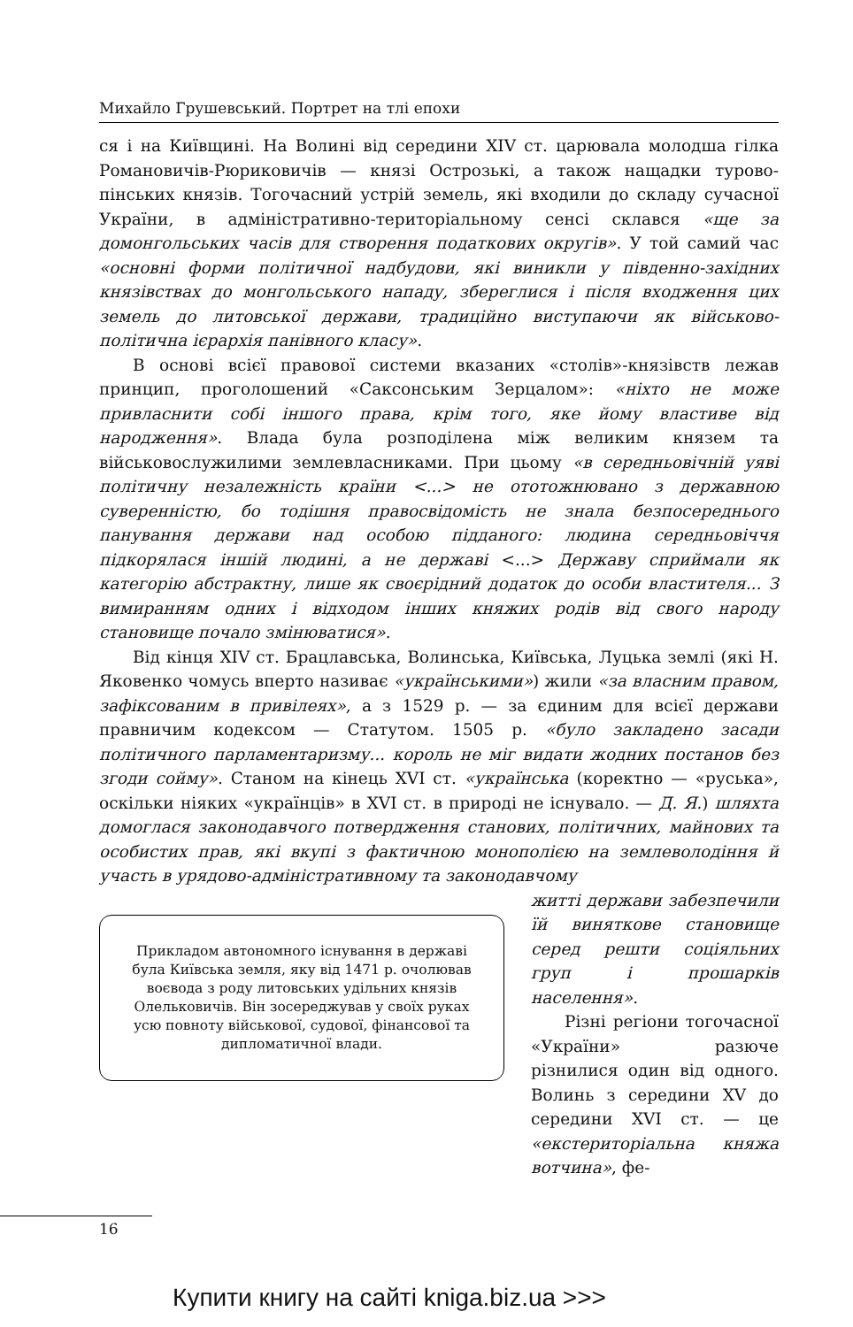Михайло Грушевський. Портрет на тлі епохи
ся і на Київщині. На Волині від середини XIV ст. царювала молодша гілка Романовичів-Рюриковичів — князі Острозькі, а також нащадки турово-пінських князів. Тогочасний устрій земель, які входили до складу сучасної України, в адміністративно-територіальному сенсі склався «ще за домонгольських часів для створення податкових округів». У той самий час «основні форми політичної надбудови, які виникли у південно-західних князівствах до монгольського нападу, збереглися і після входження цих земель до литовської держави, традиційно виступаючи як військово-політична ієрархія панівного класу».
В основі всієї правової системи вказаних «столів»-князівств лежав принцип, проголошений «Саксонським Зерцалом»: «ніхто не може привласнити собі іншого права, крім того, яке йому властиве від народження». Влада була розподілена між великим князем та військовослужилими землевласниками. При цьому «в середньовічній уяві політичну незалежність країни <...> не ототожнювано з державною суверенністю, бо тодішня правосвідомість не знала безпосереднього панування держави над особою підданого: людина середньовіччя підкорялася іншій людині, а не державі <...> Державу сприймали як категорію абстрактну, лише як своєрідний додаток до особи властителя... З вимиранням одних і відходом інших княжих родів від свого народу становище почало змінюватися».
Від кінця XIV ст. Брацлавська, Волинська, Київська, Луцька землі (які Н. Яковенко чомусь вперто називає «українськими») жили «за власним правом, зафіксованим в привілеях», а з 1529 р. — за єдиним для всієї держави правничим кодексом — Статутом. 1505 р. «було закладено засади політичного парламентаризму... король не міг видати жодних постанов без згоди сойму». Станом на кінець XVI ст. «українська (коректно — «руська», оскільки ніяких «українців» в XVI ст. в природі не існувало. — Д. Я.) шляхта домоглася законодавчого потвердження станових, політичних, майнових та особистих прав, які вкупі з фактичною монополією на землеволодіння й участь в урядово-адміністративному та законодавчому
Прикладом автономного існування в державі була Київська земля, яку від 1471 р. очолював воєвода з роду литовських удільних князів Олельковичів. Він зосереджував у своїх руках усю повноту військової, судової, фінансової та дипломатичної влади.
житті держави забезпечили їй виняткове становище серед решти соціяльних груп і прошарків населення».
Різні регіони тогочасної «України» разюче різнилися один від одного. Волинь з середини XV до середини XVI ст. — це «екстериторіальна княжа вотчина», фе-
16
Купити книгу на сайті kniga.biz.ua >>>